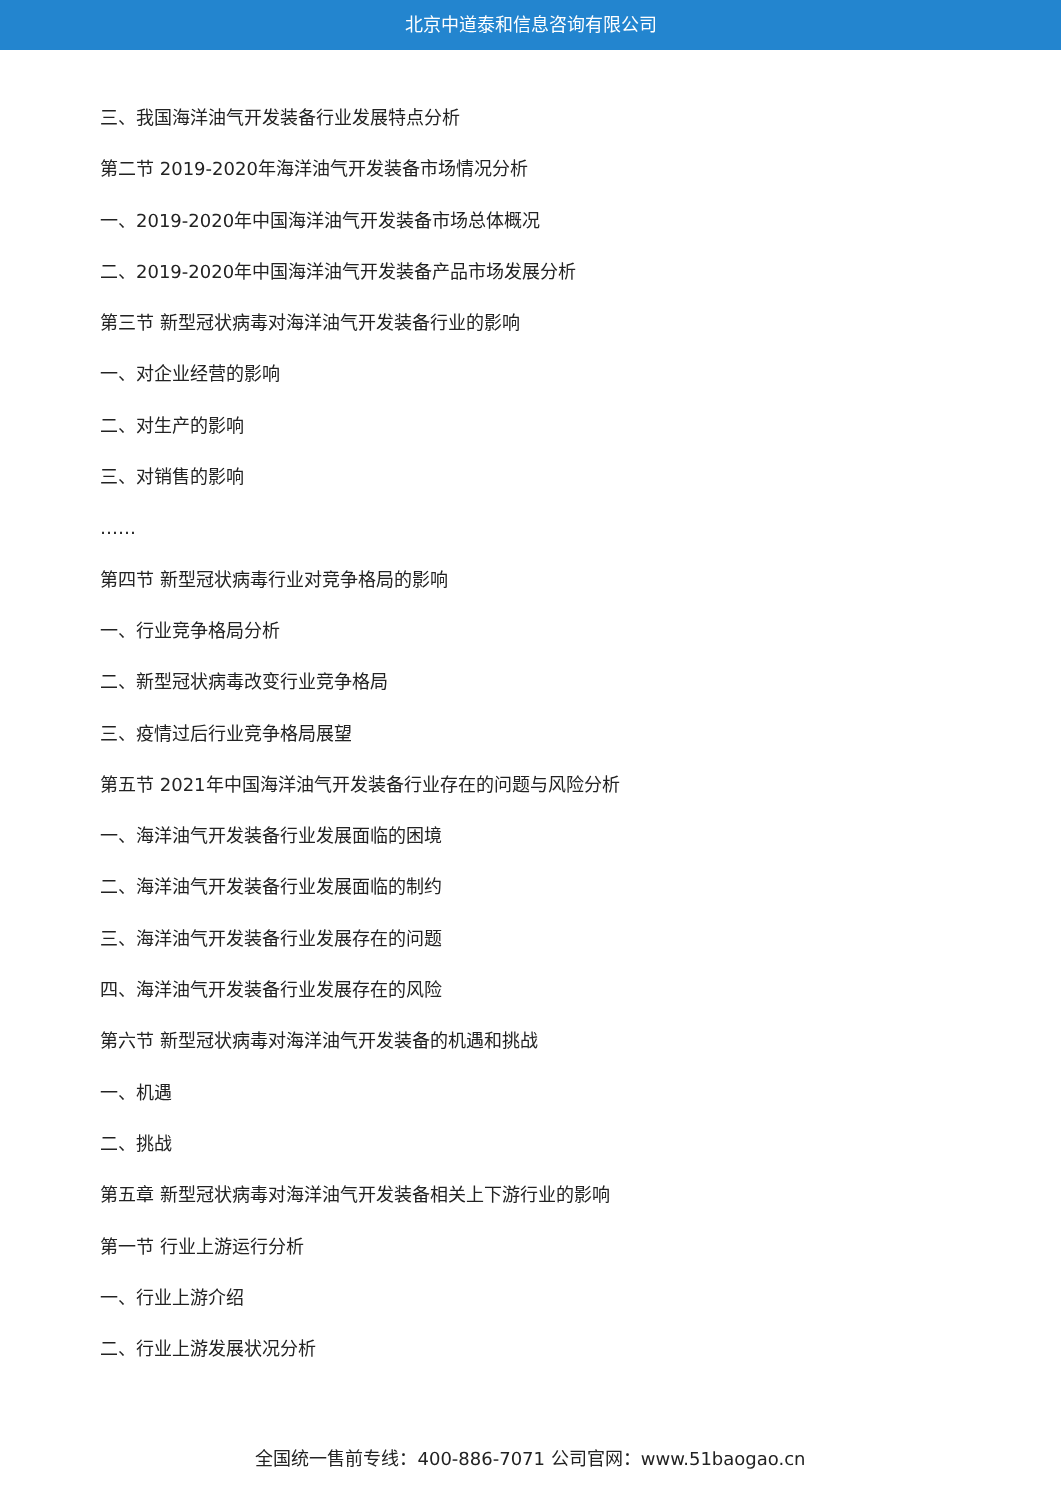北京中道泰和信息咨询有限公司
三、我国海洋油气开发装备行业发展特点分析
第二节 2019-2020年海洋油气开发装备市场情况分析
一、2019-2020年中国海洋油气开发装备市场总体概况
二、2019-2020年中国海洋油气开发装备产品市场发展分析
第三节 新型冠状病毒对海洋油气开发装备行业的影响
一、对企业经营的影响
二、对生产的影响
三、对销售的影响
……
第四节 新型冠状病毒行业对竞争格局的影响
一、行业竞争格局分析
二、新型冠状病毒改变行业竞争格局
三、疫情过后行业竞争格局展望
第五节 2021年中国海洋油气开发装备行业存在的问题与风险分析
一、海洋油气开发装备行业发展面临的困境
二、海洋油气开发装备行业发展面临的制约
三、海洋油气开发装备行业发展存在的问题
四、海洋油气开发装备行业发展存在的风险
第六节 新型冠状病毒对海洋油气开发装备的机遇和挑战
一、机遇
二、挑战
第五章 新型冠状病毒对海洋油气开发装备相关上下游行业的影响
第一节 行业上游运行分析
一、行业上游介绍
二、行业上游发展状况分析
全国统一售前专线：400-886-7071 公司官网：www.51baogao.cn